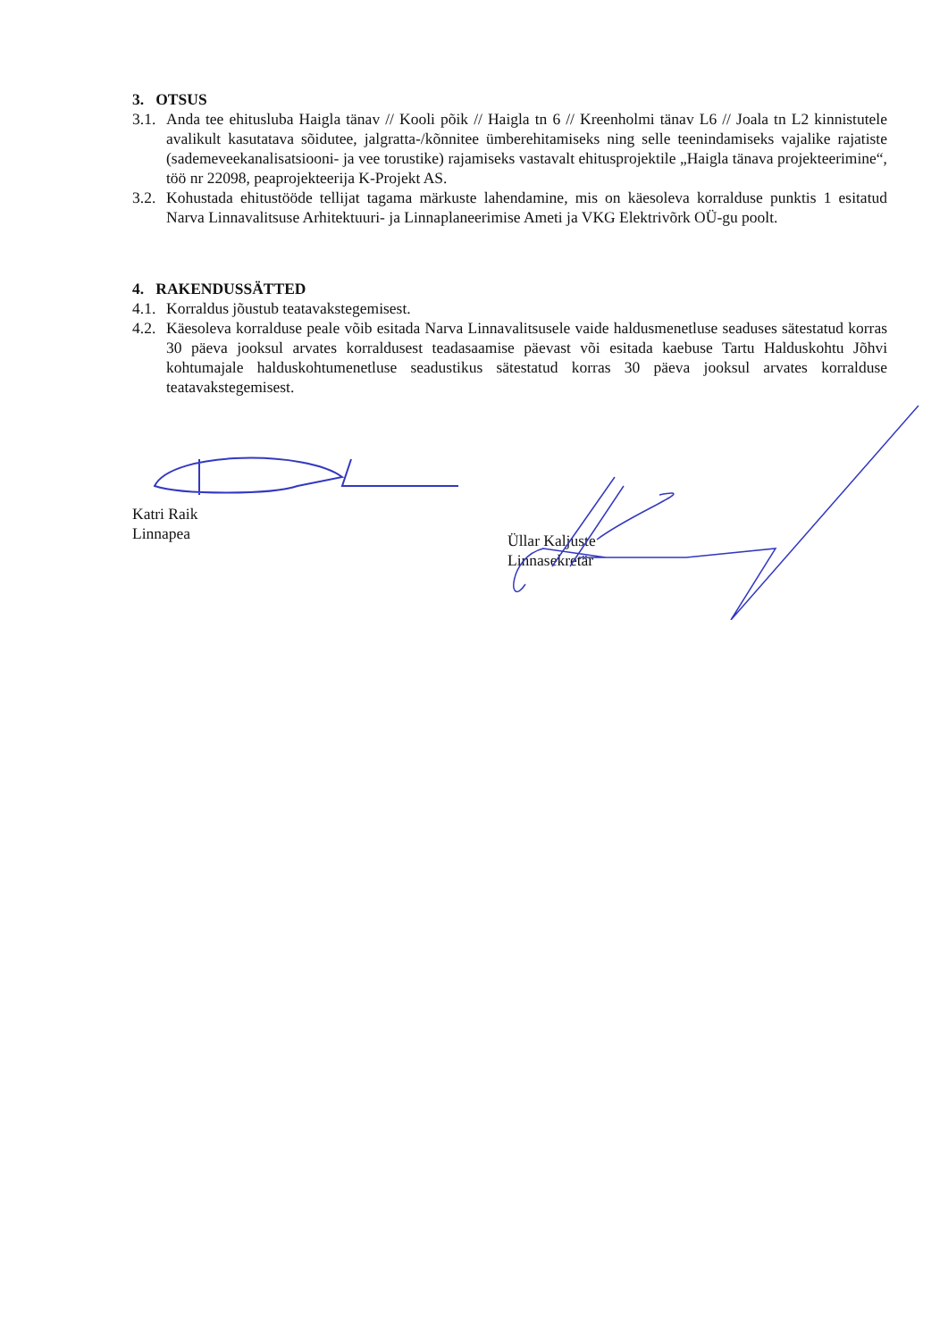3. OTSUS
3.1. Anda tee ehitusluba Haigla tänav // Kooli põik // Haigla tn 6 // Kreenholmi tänav L6 // Joala tn L2 kinnistutele avalikult kasutatava sõidutee, jalgratta-/kõnnitee ümberehitamiseks ning selle teenindamiseks vajalike rajatiste (sademeveekanalisatsiooni- ja vee torustike) rajamiseks vastavalt ehitusprojektile „Haigla tänava projekteerimine“, töö nr 22098, peaprojekteerija K-Projekt AS.
3.2. Kohustada ehitustööde tellijat tagama märkuste lahendamine, mis on käesoleva korralduse punktis 1 esitatud Narva Linnavalitsuse Arhitektuuri- ja Linnaplaneerimise Ameti ja VKG Elektrivõrk OÜ-gu poolt.
4. RAKENDUSSÄTTED
4.1. Korraldus jõustub teatavakstegemisest.
4.2. Käesoleva korralduse peale võib esitada Narva Linnavalitsusele vaide haldusmenetluse seaduses sätestatud korras 30 päeva jooksul arvates korraldusest teadasaamise päevast või esitada kaebuse Tartu Halduskohtu Jõhvi kohtumajale halduskohtumenetluse seadustikus sätestatud korras 30 päeva jooksul arvates korralduse teatavakstegemisest.
Katri Raik
Linnapea
Üllar Kaljuste
Linnasekretär